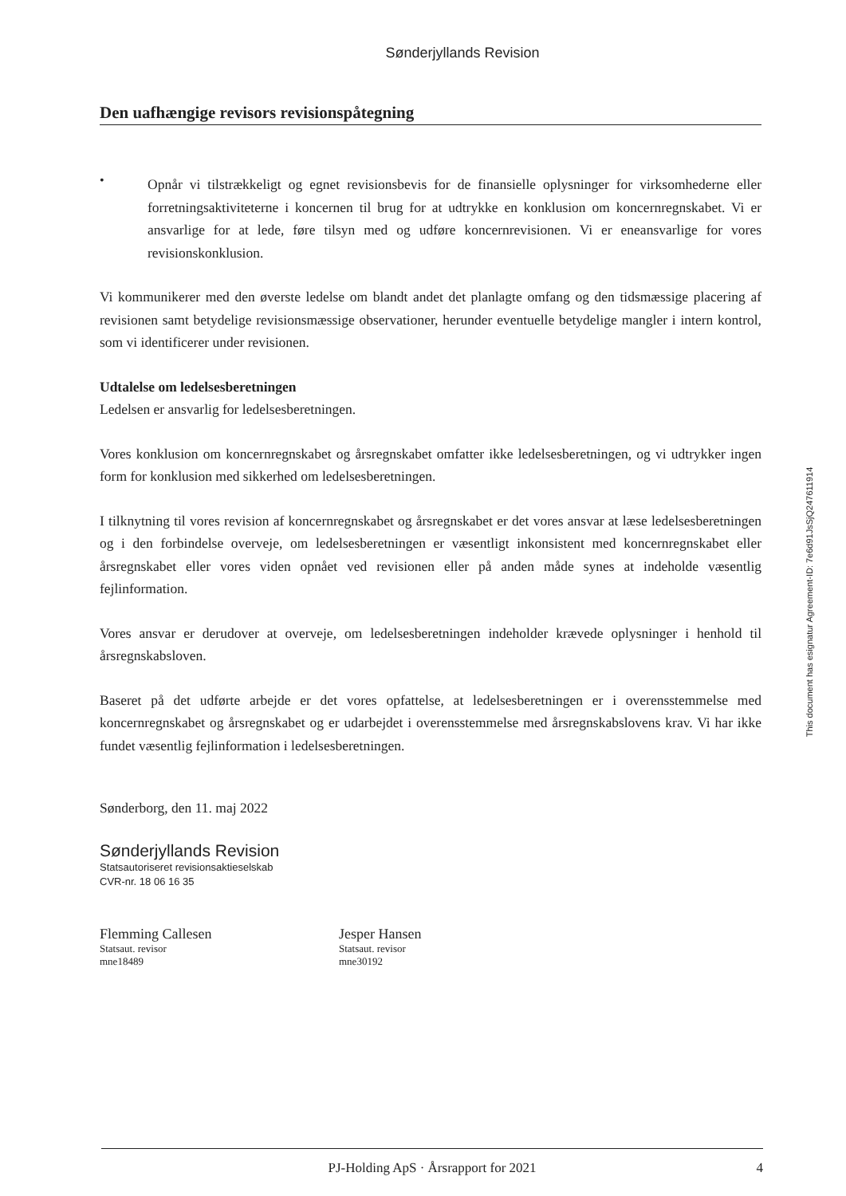Sønderjyllands Revision
Den uafhængige revisors revisionspåtegning
•
Opnår vi tilstrækkeligt og egnet revisionsbevis for de finansielle oplysninger for virksomhederne eller forretningsaktiviteterne i koncernen til brug for at udtrykke en konklusion om koncernregnskabet. Vi er ansvarlige for at lede, føre tilsyn med og udføre koncernrevisionen. Vi er eneansvarlige for vores revisionskonklusion.
Vi kommunikerer med den øverste ledelse om blandt andet det planlagte omfang og den tidsmæssige placering af revisionen samt betydelige revisionsmæssige observationer, herunder eventuelle betydelige mangler i intern kontrol, som vi identificerer under revisionen.
Udtalelse om ledelsesberetningen
Ledelsen er ansvarlig for ledelsesberetningen.
Vores konklusion om koncernregnskabet og årsregnskabet omfatter ikke ledelsesberetningen, og vi udtrykker ingen form for konklusion med sikkerhed om ledelsesberetningen.
I tilknytning til vores revision af koncernregnskabet og årsregnskabet er det vores ansvar at læse ledelsesberetningen og i den forbindelse overveje, om ledelsesberetningen er væsentligt inkonsistent med koncernregnskabet eller årsregnskabet eller vores viden opnået ved revisionen eller på anden måde synes at indeholde væsentlig fejlinformation.
Vores ansvar er derudover at overveje, om ledelsesberetningen indeholder krævede oplysninger i henhold til årsregnskabsloven.
Baseret på det udførte arbejde er det vores opfattelse, at ledelsesberetningen er i overensstemmelse med koncernregnskabet og årsregnskabet og er udarbejdet i overensstemmelse med årsregnskabslovens krav. Vi har ikke fundet væsentlig fejlinformation i ledelsesberetningen.
Sønderborg, den 11. maj 2022
Sønderjyllands Revision
Statsautoriseret revisionsaktieselskab
CVR-nr. 18 06 16 35
Flemming Callesen
Statsaut. revisor
mne18489
Jesper Hansen
Statsaut. revisor
mne30192
This document has esignatur Agreement-ID: 7e6d91JsSjQ247611914
PJ-Holding ApS · Årsrapport for 2021 4